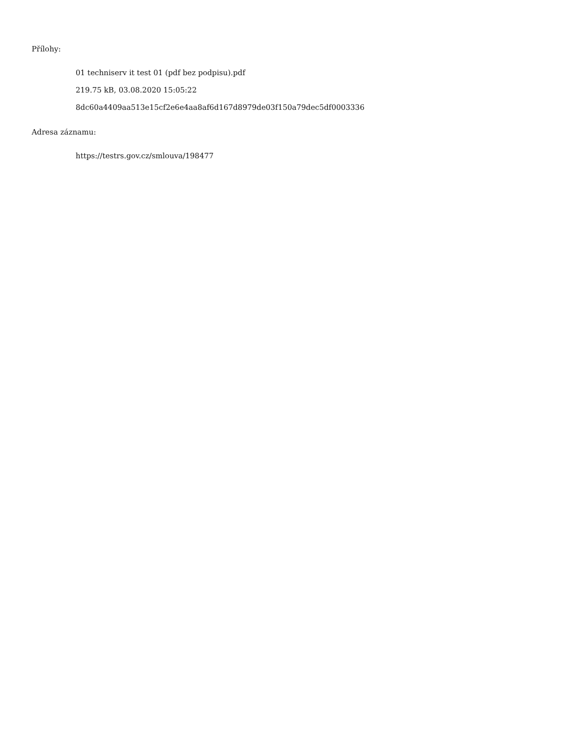Přílohy:
01 techniserv it test 01 (pdf bez podpisu).pdf
219.75 kB, 03.08.2020 15:05:22
8dc60a4409aa513e15cf2e6e4aa8af6d167d8979de03f150a79dec5df0003336
Adresa záznamu:
https://testrs.gov.cz/smlouva/198477